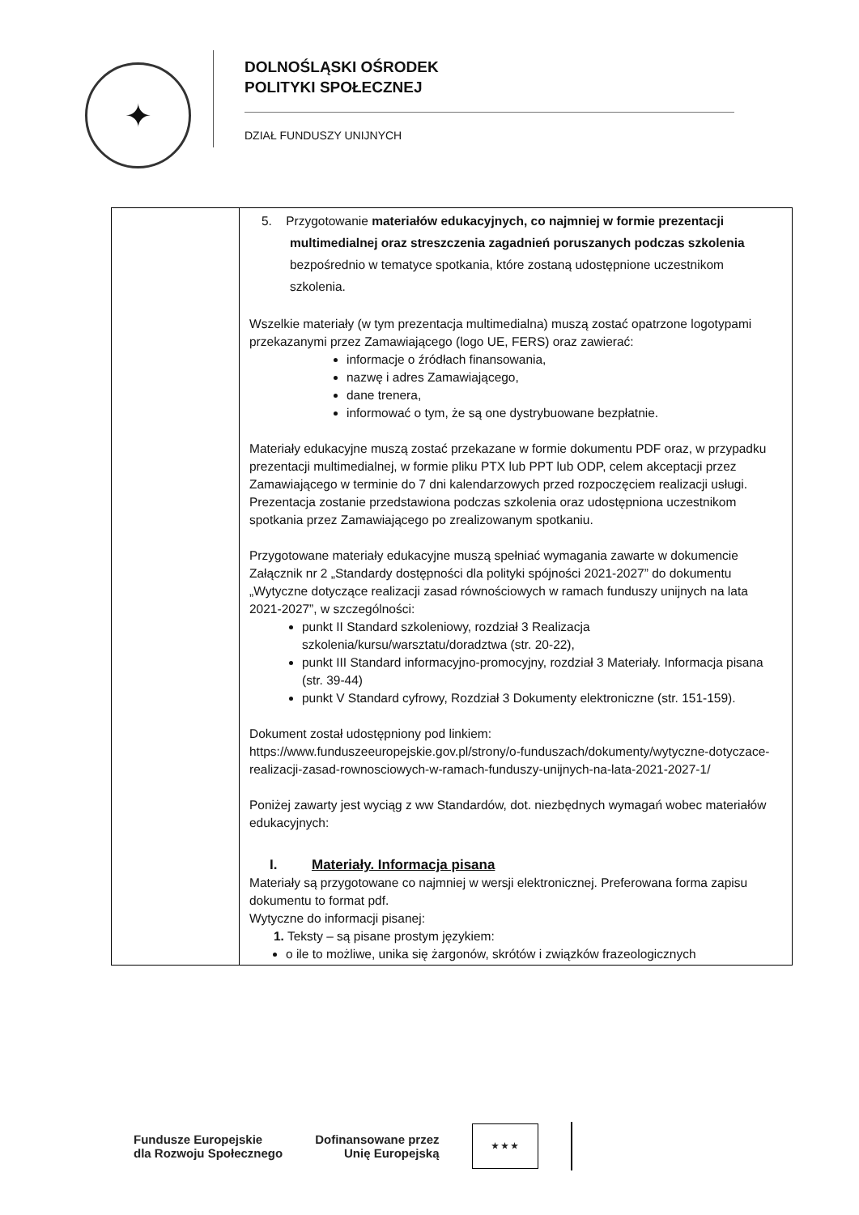✦
DOLNOŚLĄSKI OŚRODEK
POLITYKI SPOŁECZNEJ
DZIAŁ FUNDUSZY UNIJNYCH
| | 5. Przygotowanie materiałów edukacyjnych, co najmniej w formie prezentacji multimedialnej oraz streszczenia zagadnień poruszanych podczas szkolenia bezpośrednio w tematyce spotkania, które zostaną udostępnione uczestnikom szkolenia. Wszelkie materiały (w tym prezentacja multimedialna) muszą zostać opatrzone logotypami przekazanymi przez Zamawiającego (logo UE, FERS) oraz zawierać: informacje o źródłach finansowania, nazwę i adres Zamawiającego, dane trenera, informować o tym, że są one dystrybuowane bezpłatnie. Materiały edukacyjne muszą zostać przekazane w formie dokumentu PDF oraz, w przypadku prezentacji multimedialnej, w formie pliku PTX lub PPT lub ODP, celem akceptacji przez Zamawiającego w terminie do 7 dni kalendarzowych przed rozpoczęciem realizacji usługi. Prezentacja zostanie przedstawiona podczas szkolenia oraz udostępniona uczestnikom spotkania przez Zamawiającego po zrealizowanym spotkaniu. Przygotowane materiały edukacyjne muszą spełniać wymagania zawarte w dokumencie Załącznik nr 2 „Standardy dostępności dla polityki spójności 2021-2027” do dokumentu „Wytyczne dotyczące realizacji zasad równościowych w ramach funduszy unijnych na lata 2021-2027”, w szczególności: punkt II Standard szkoleniowy, rozdział 3 Realizacja szkolenia/kursu/warsztatu/doradztwa (str. 20-22), punkt III Standard informacyjno-promocyjny, rozdział 3 Materiały. Informacja pisana (str. 39-44) punkt V Standard cyfrowy, Rozdział 3 Dokumenty elektroniczne (str. 151-159). Dokument został udostępniony pod linkiem: https://www.funduszeeuropejskie.gov.pl/strony/o-funduszach/dokumenty/wytyczne-dotyczace-realizacji-zasad-rownosciowych-w-ramach-funduszy-unijnych-na-lata-2021-2027-1/ Poniżej zawarty jest wyciąg z ww Standardów, dot. niezbędnych wymagań wobec materiałów edukacyjnych: I. Materiały. Informacja pisana Materiały są przygotowane co najmniej w wersji elektronicznej. Preferowana forma zapisu dokumentu to format pdf. Wytyczne do informacji pisanej: 1. Teksty – są pisane prostym językiem: o ile to możliwe, unika się żargonów, skrótów i związków frazeologicznych |
Fundusze Europejskie
dla Rozwoju Społecznego
Dofinansowane przez
Unię Europejską
★ ★ ★